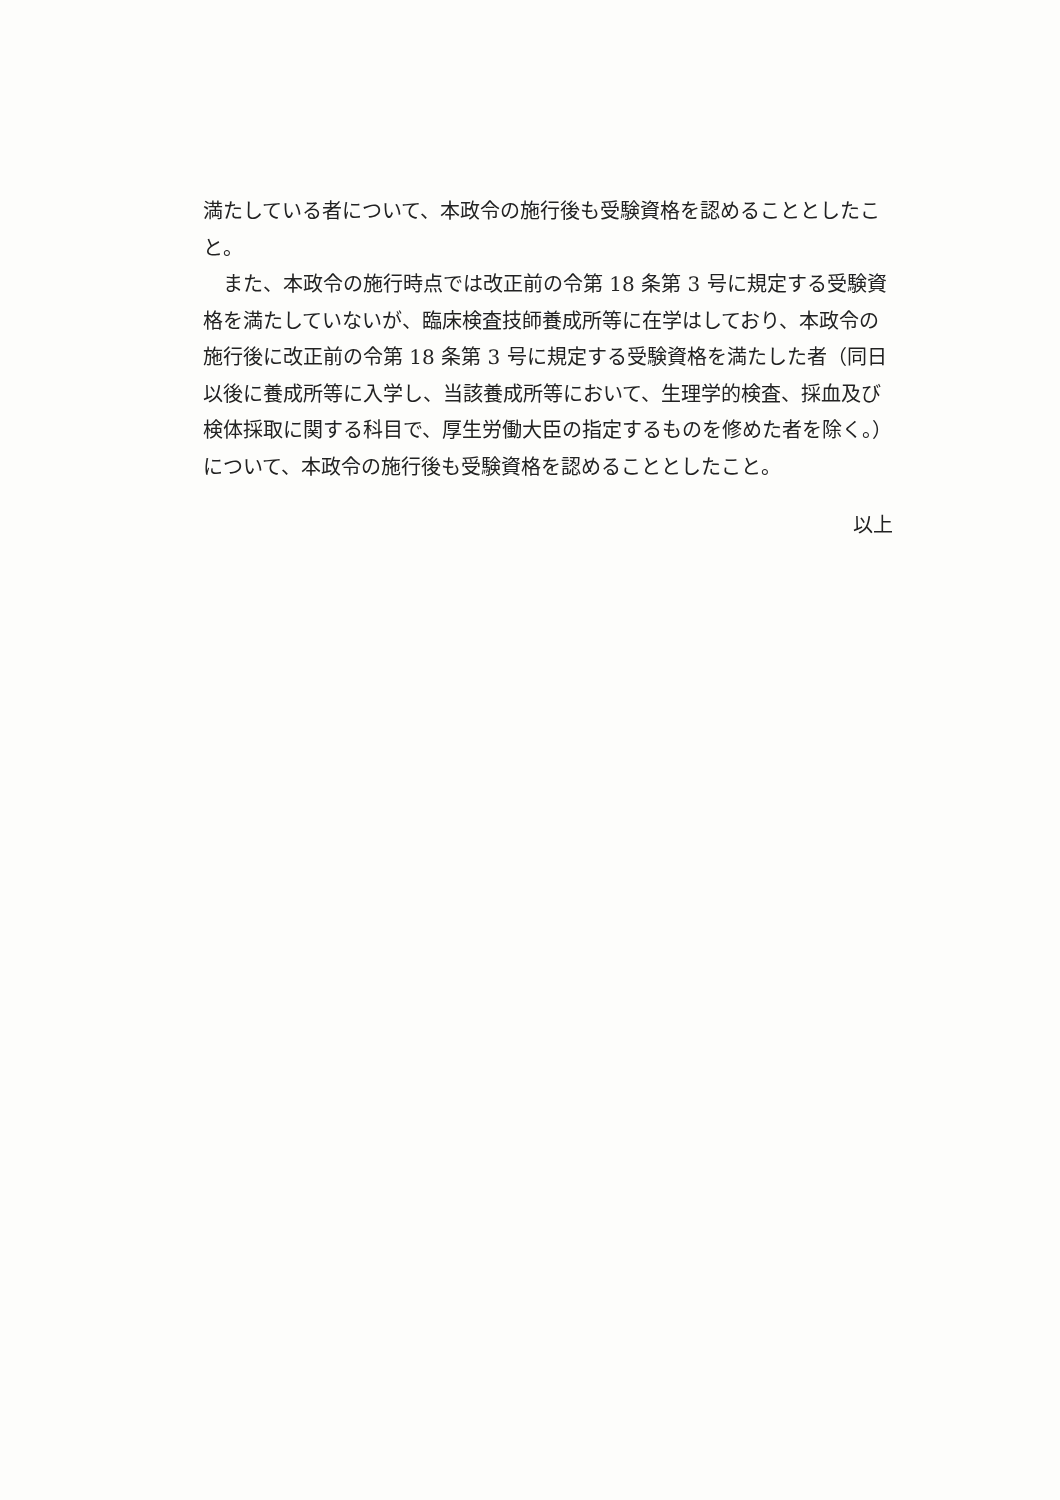満たしている者について、本政令の施行後も受験資格を認めることとしたこと。
また、本政令の施行時点では改正前の令第 18 条第 3 号に規定する受験資格を満たしていないが、臨床検査技師養成所等に在学はしており、本政令の施行後に改正前の令第 18 条第 3 号に規定する受験資格を満たした者（同日以後に養成所等に入学し、当該養成所等において、生理学的検査、採血及び検体採取に関する科目で、厚生労働大臣の指定するものを修めた者を除く。）について、本政令の施行後も受験資格を認めることとしたこと。
以上